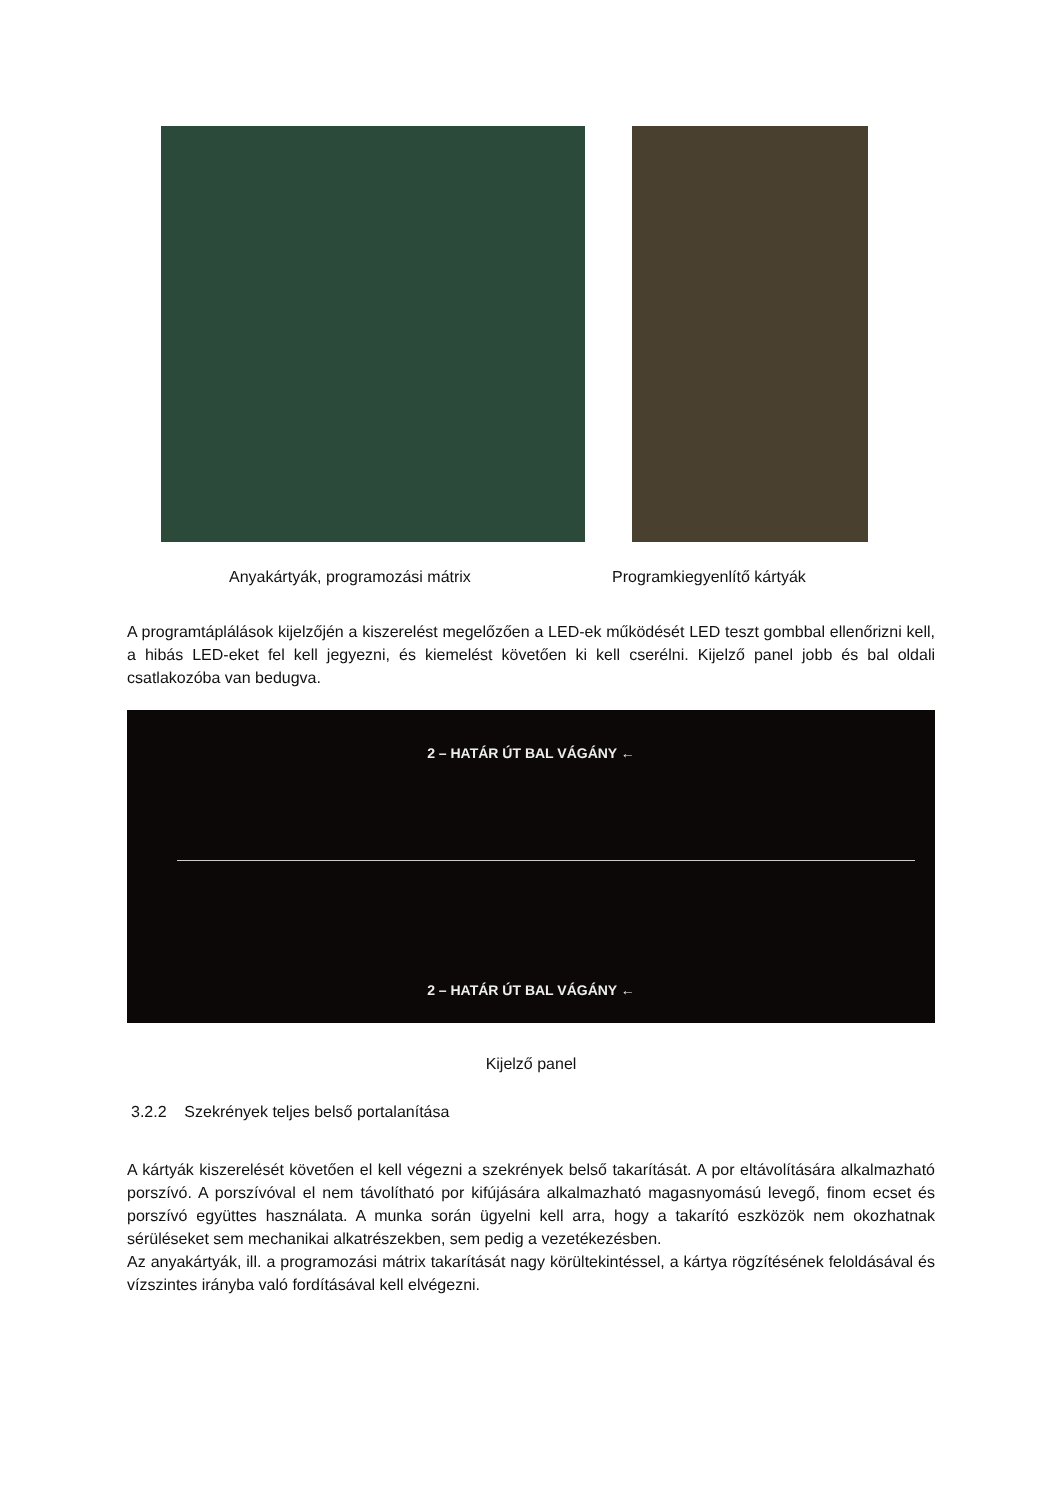Anyakártyák, programozási mátrix Programkiegyenlítő kártyák
A programtáplálások kijelzőjén a kiszerelést megelőzően a LED-ek működését LED teszt gombbal ellenőrizni kell, a hibás LED-eket fel kell jegyezni, és kiemelést követően ki kell cserélni. Kijelző panel jobb és bal oldali csatlakozóba van bedugva.
2 – HATÁR ÚT BAL VÁGÁNY ←
2 – HATÁR ÚT BAL VÁGÁNY ←
Kijelző panel
3.2.2 Szekrények teljes belső portalanítása
A kártyák kiszerelését követően el kell végezni a szekrények belső takarítását. A por eltávolítására alkalmazható porszívó. A porszívóval el nem távolítható por kifújására alkalmazható magasnyomású levegő, finom ecset és porszívó együttes használata. A munka során ügyelni kell arra, hogy a takarító eszközök nem okozhatnak sérüléseket sem mechanikai alkatrészekben, sem pedig a vezetékezésben.
Az anyakártyák, ill. a programozási mátrix takarítását nagy körültekintéssel, a kártya rögzítésének feloldásával és vízszintes irányba való fordításával kell elvégezni.